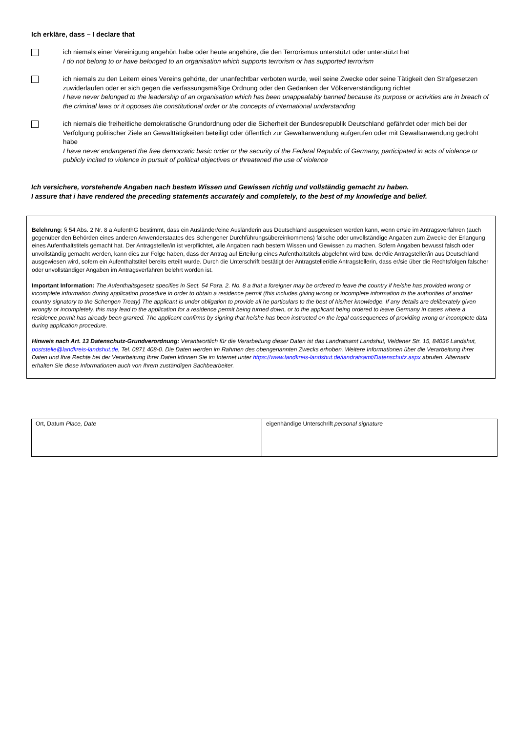Ich erkläre, dass – I declare that
ich niemals einer Vereinigung angehört habe oder heute angehöre, die den Terrorismus unterstützt oder unterstützt hat
I do not belong to or have belonged to an organisation which supports terrorism or has supported terrorism
ich niemals zu den Leitern eines Vereins gehörte, der unanfechtbar verboten wurde, weil seine Zwecke oder seine Tätigkeit den Strafgesetzen zuwiderlaufen oder er sich gegen die verfassungsmäßige Ordnung oder den Gedanken der Völkerverständigung richtet
I have never belonged to the leadership of an organisation which has been unappealably banned because its purpose or activities are in breach of the criminal laws or it opposes the constitutional order or the concepts of international understanding
ich niemals die freiheitliche demokratische Grundordnung oder die Sicherheit der Bundesrepublik Deutschland gefährdet oder mich bei der Verfolgung politischer Ziele an Gewalttätigkeiten beteiligt oder öffentlich zur Gewaltanwendung aufgerufen oder mit Gewaltanwendung gedroht habe
I have never endangered the free democratic basic order or the security of the Federal Republic of Germany, participated in acts of violence or publicly incited to violence in pursuit of political objectives or threatened the use of violence
Ich versichere, vorstehende Angaben nach bestem Wissen und Gewissen richtig und vollständig gemacht zu haben.
I assure that i have rendered the preceding statements accurately and completely, to the best of my knowledge and belief.
Belehrung: § 54 Abs. 2 Nr. 8 a AufenthG bestimmt, dass ein Ausländer/eine Ausländerin aus Deutschland ausgewiesen werden kann, wenn er/sie im Antragsverfahren (auch gegenüber den Behörden eines anderen Anwenderstaates des Schengener Durchführungsübereinkommens) falsche oder unvollständige Angaben zum Zwecke der Erlangung eines Aufenthaltstitels gemacht hat. Der Antragsteller/in ist verpflichtet, alle Angaben nach bestem Wissen und Gewissen zu machen. Sofern Angaben bewusst falsch oder unvollständig gemacht werden, kann dies zur Folge haben, dass der Antrag auf Erteilung eines Aufenthaltstitels abgelehnt wird bzw. der/die Antragsteller/in aus Deutschland ausgewiesen wird, sofern ein Aufenthaltstitel bereits erteilt wurde. Durch die Unterschrift bestätigt der Antragsteller/die Antragstellerin, dass er/sie über die Rechtsfolgen falscher oder unvollständiger Angaben im Antragsverfahren belehrt worden ist.
Important Information: The Aufenthaltsgesetz specifies in Sect. 54 Para. 2. No. 8 a that a foreigner may be ordered to leave the country if he/she has provided wrong or incomplete information during application procedure in order to obtain a residence permit (this includes giving wrong or incomplete information to the authorities of another country signatory to the Schengen Treaty) The applicant is under obligation to provide all he particulars to the best of his/her knowledge. If any details are deliberately given wrongly or incompletely, this may lead to the application for a residence permit being turned down, or to the applicant being ordered to leave Germany in cases where a residence permit has already been granted. The applicant confirms by signing that he/she has been instructed on the legal consequences of providing wrong or incomplete data during application procedure.
Hinweis nach Art. 13 Datenschutz-Grundverordnung: Verantwortlich für die Verarbeitung dieser Daten ist das Landratsamt Landshut, Veldener Str. 15, 84036 Landshut, poststelle@landkreis-landshut.de, Tel. 0871 408-0. Die Daten werden im Rahmen des obengenannten Zwecks erhoben. Weitere Informationen über die Verarbeitung Ihrer Daten und Ihre Rechte bei der Verarbeitung Ihrer Daten können Sie im Internet unter https://www.landkreis-landshut.de/landratsamt/Datenschutz.aspx abrufen. Alternativ erhalten Sie diese Informationen auch von Ihrem zuständigen Sachbearbeiter.
| Ort, Datum Place, Date | eigenhändige Unterschrift personal signature |